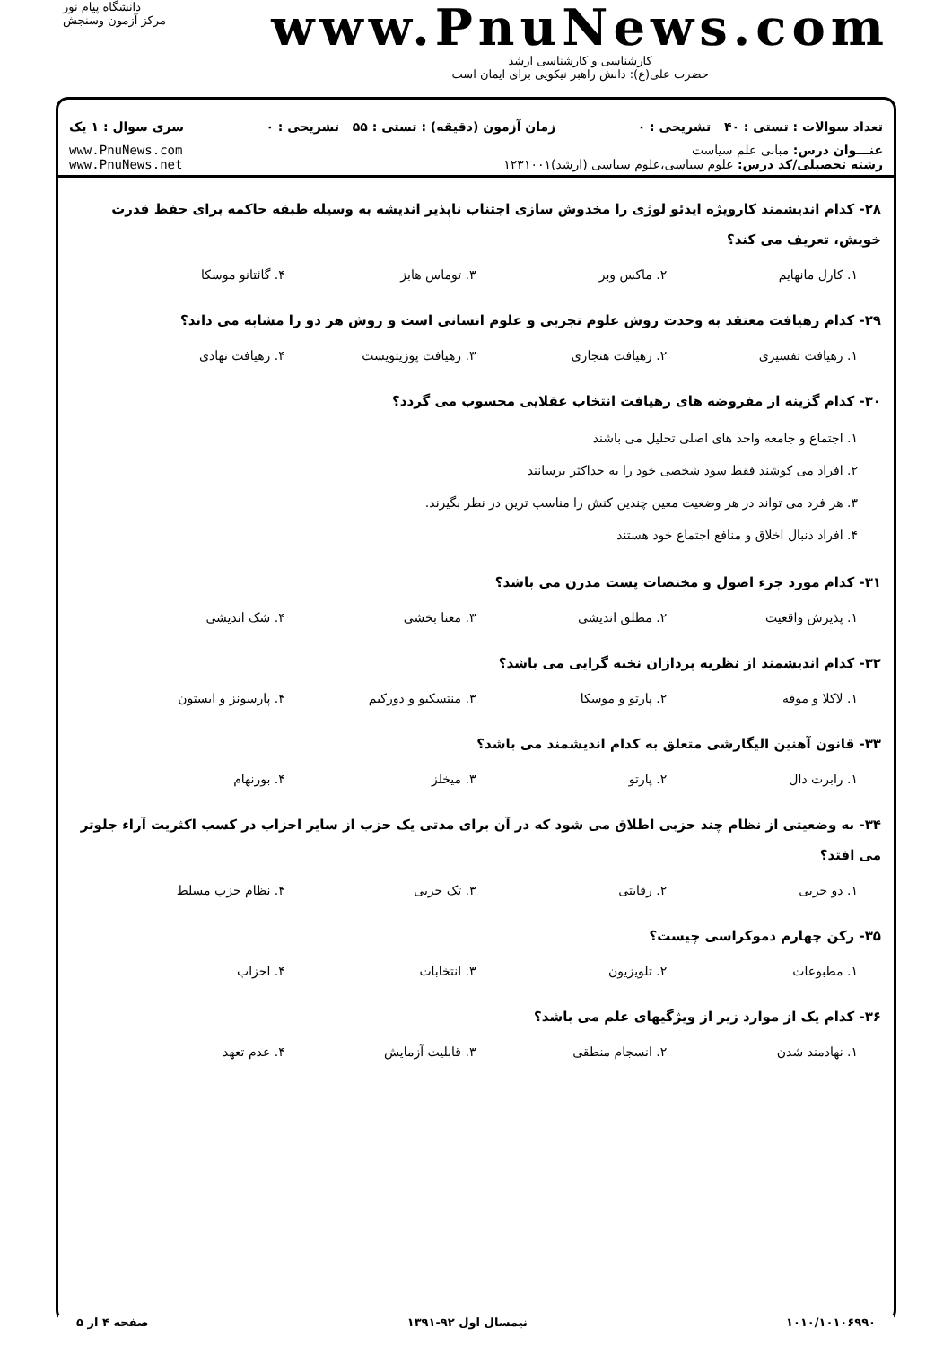دانشگاه پیام نور
مرکز آزمون وسنجش
www.PnuNews.com
کارشناسی و کارشناسی ارشد
حضرت علی(ع): دانش راهبر نیکویی برای ایمان است
تعداد سوالات : تستی : ۴۰ تشریحی : ۰ زمان آزمون (دقیقه) : تستی : ۵۵ تشریحی : ۰ سری سوال : ۱ یک
عنـــوان درس: مبانی علم سیاست
رشته تحصیلی/کد درس: علوم سیاسی،علوم سیاسی (ارشد)۱۲۳۱۰۰۱
www.PnuNews.com
www.PnuNews.net
۲۸- کدام اندیشمند کارویژه ایدئو لوژی را مخدوش سازی اجتناب ناپذیر اندیشه به وسیله طبقه حاکمه برای حفظ قدرت خویش، تعریف می کند؟
۱. کارل مانهایم ۲. ماکس وبر ۳. توماس هابز ۴. گائتانو موسکا
۲۹- کدام رهیافت معتقد به وحدت روش علوم تجربی و علوم انسانی است و روش هر دو را مشابه می داند؟
۱. رهیافت تفسیری ۲. رهیافت هنجاری ۳. رهیافت پوزیتویست ۴. رهیافت نهادی
۳۰- کدام گزینه از مفروضه های رهیافت انتخاب عقلایی محسوب می گردد؟
۱. اجتماع و جامعه واحد های اصلی تحلیل می باشند
۲. افراد می کوشند فقط سود شخصی خود را به حداکثر برسانند
۳. هر فرد می تواند در هر وضعیت معین چندین کنش را مناسب ترین در نظر بگیرند.
۴. افراد دنبال اخلاق و منافع اجتماع خود هستند
۳۱- کدام مورد جزء اصول و مختصات پست مدرن می باشد؟
۱. پذیرش واقعیت ۲. مطلق اندیشی ۳. معنا بخشی ۴. شک اندیشی
۳۲- کدام اندیشمند از نظریه پردازان نخبه گرایی می باشد؟
۱. لاکلا و موفه ۲. پارتو و موسکا ۳. منتسکیو و دورکیم ۴. پارسونز و ایستون
۳۳- قانون آهنین الیگارشی متعلق به کدام اندیشمند می باشد؟
۱. رابرت دال ۲. پارتو ۳. میخلز ۴. بورنهام
۳۴- به وضعیتی از نظام چند حزبی اطلاق می شود که در آن برای مدتی یک حزب از سایر احزاب در کسب اکثریت آراء جلوتر می افتد؟
۱. دو حزبی ۲. رقابتی ۳. تک حزبی ۴. نظام حزب مسلط
۳۵- رکن چهارم دموکراسی چیست؟
۱. مطبوعات ۲. تلویزیون ۳. انتخابات ۴. احزاب
۳۶- کدام یک از موارد زیر از ویژگیهای علم می باشد؟
۱. نهادمند شدن ۲. انسجام منطقی ۳. قابلیت آزمایش ۴. عدم تعهد
۱۰۱۰/۱۰۱۰۶۹۹۰ نیمسال اول ۹۲-۱۳۹۱ صفحه ۴ از ۵